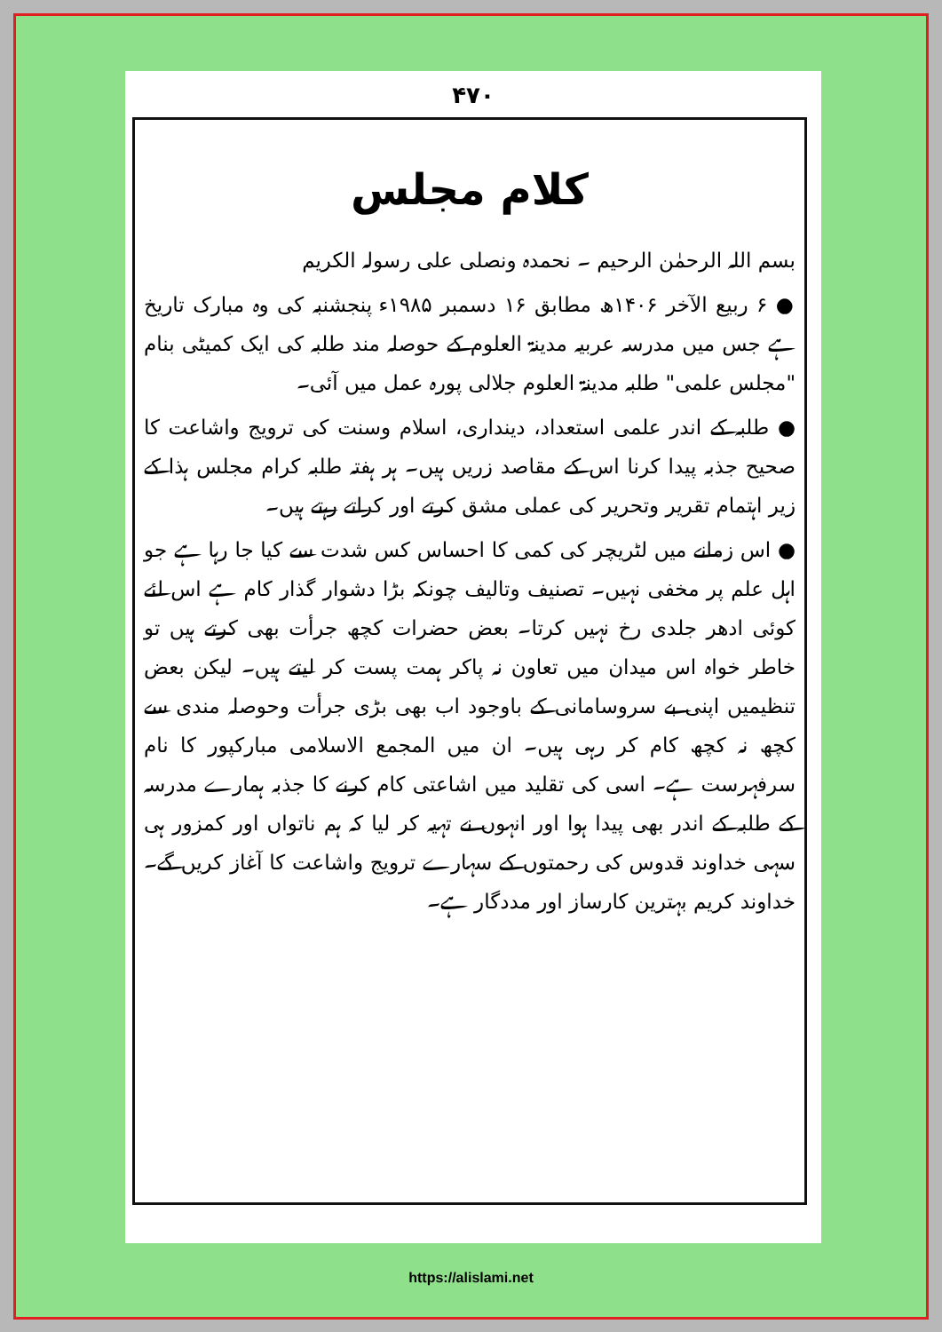۴۷۰
کلام مجلس
بسم اللہ الرحمٰن الرحیم ۔ نحمدہ ونصلی علی رسولہ الکریم
● ۶ ربیع الآخر ۱۴۰۶ھ مطابق ۱۶ دسمبر ۱۹۸۵ء پنجشنبہ کی وہ مبارک تاریخ ہے جس میں مدرسہ عربیہ مدینۃ العلوم کے حوصلہ مند طلبہ کی ایک کمیٹی بنام "مجلس علمی" طلبہ مدینۃ العلوم جلالی پورہ عمل میں آئی۔
● طلبہ کے اندر علمی استعداد، دینداری، اسلام وسنت کی ترویج واشاعت کا صحیح جذبہ پیدا کرنا اس کے مقاصد زریں ہیں۔ ہر ہفتہ طلبہ کرام مجلس ہذا کے زیر اہتمام تقریر وتحریر کی عملی مشق کرتے اور کراتے رہتے ہیں۔
● اس زمانے میں لٹریچر کی کمی کا احساس کس شدت سے کیا جا رہا ہے جو اہل علم پر مخفی نہیں۔ تصنیف وتالیف چونکہ بڑا دشوار گذار کام ہے اس لئے کوئی ادھر جلدی رخ نہیں کرتا۔ بعض حضرات کچھ جرأت بھی کرتے ہیں تو خاطر خواہ اس میدان میں تعاون نہ پاکر ہمت پست کر لیتے ہیں۔ لیکن بعض تنظیمیں اپنی بے سروسامانی کے باوجود اب بھی بڑی جرأت وحوصلہ مندی سے کچھ نہ کچھ کام کر رہی ہیں۔ ان میں المجمع الاسلامی مبارکپور کا نام سرفہرست ہے۔ اسی کی تقلید میں اشاعتی کام کرنے کا جذبہ ہمارے مدرسہ کے طلبہ کے اندر بھی پیدا ہوا اور انہوں نے تہیہ کر لیا کہ ہم ناتواں اور کمزور ہی سہی خداوند قدوس کی رحمتوں کے سہارے ترویج واشاعت کا آغاز کریں گے۔ خداوند کریم بہترین کارساز اور مددگار ہے۔
https://alislami.net